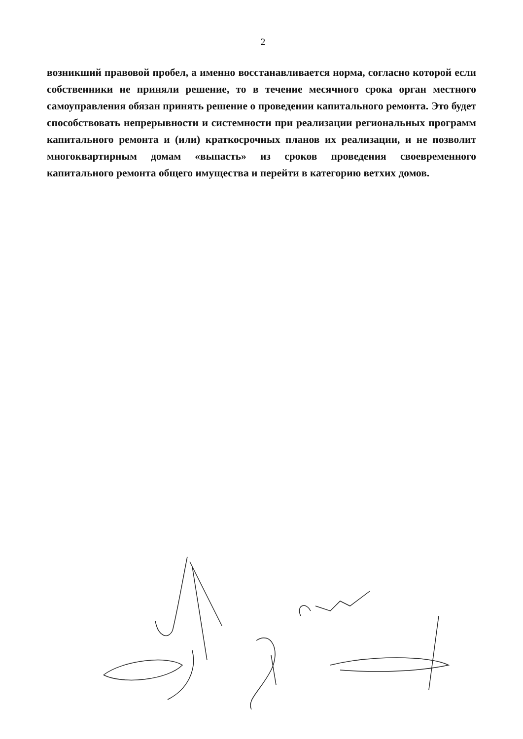2
возникший правовой пробел, а именно восстанавливается норма, согласно которой если собственники не приняли решение, то в течение месячного срока орган местного самоуправления обязан принять решение о проведении капитального ремонта. Это будет способствовать непрерывности и системности при реализации региональных программ капитального ремонта и (или) краткосрочных планов их реализации, и не позволит многоквартирным домам «выпасть» из сроков проведения своевременного капитального ремонта общего имущества и перейти в категорию ветхих домов.